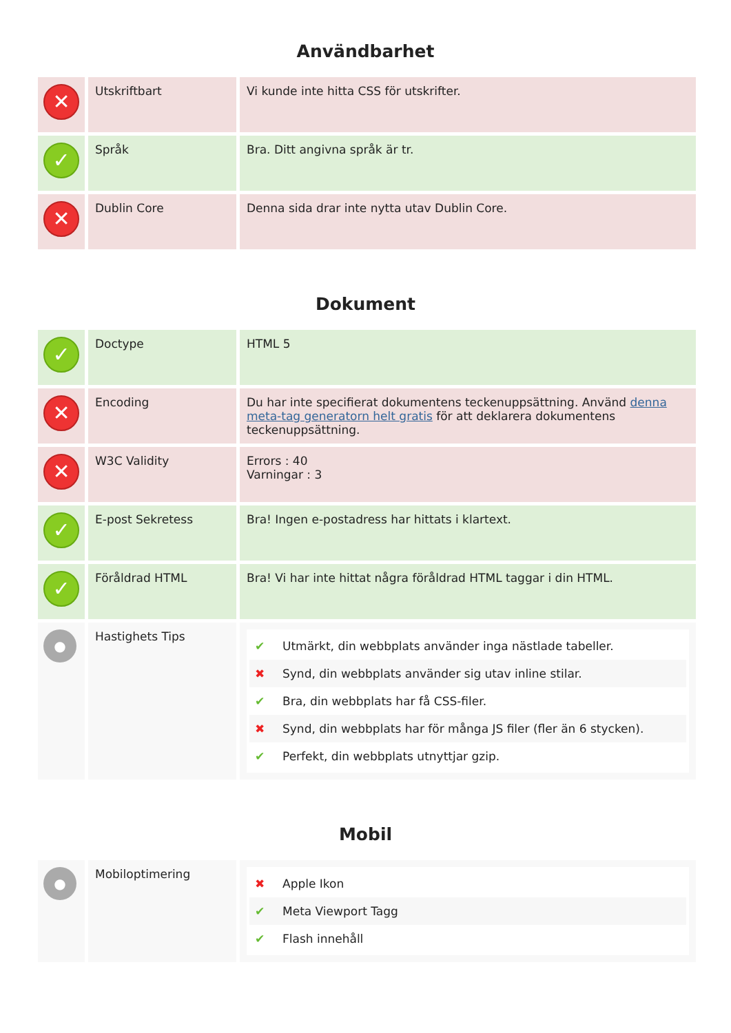Användbarhet
| ✕ | Utskriftbart | Vi kunde inte hitta CSS för utskrifter. |
| ✓ | Språk | Bra. Ditt angivna språk är tr. |
| ✕ | Dublin Core | Denna sida drar inte nytta utav Dublin Core. |
Dokument
| ✓ | Doctype | HTML 5 |
| ✕ | Encoding | Du har inte specifierat dokumentens teckenuppsättning. Använd denna meta-tag generatorn helt gratis för att deklarera dokumentens teckenuppsättning. |
| ✕ | W3C Validity | Errors : 40 Varningar : 3 |
| ✓ | E-post Sekretess | Bra! Ingen e-postadress har hittats i klartext. |
| ✓ | Föråldrad HTML | Bra! Vi har inte hittat några föråldrad HTML taggar i din HTML. |
| ● | Hastighets Tips | ✔ Utmärkt, din webbplats använder inga nästlade tabeller. ✖ Synd, din webbplats använder sig utav inline stilar. ✔ Bra, din webbplats har få CSS-filer. ✖ Synd, din webbplats har för många JS filer (fler än 6 stycken). ✔ Perfekt, din webbplats utnyttjar gzip. |
Mobil
| ● | Mobiloptimering | ✖ Apple Ikon ✔ Meta Viewport Tagg ✔ Flash innehåll |